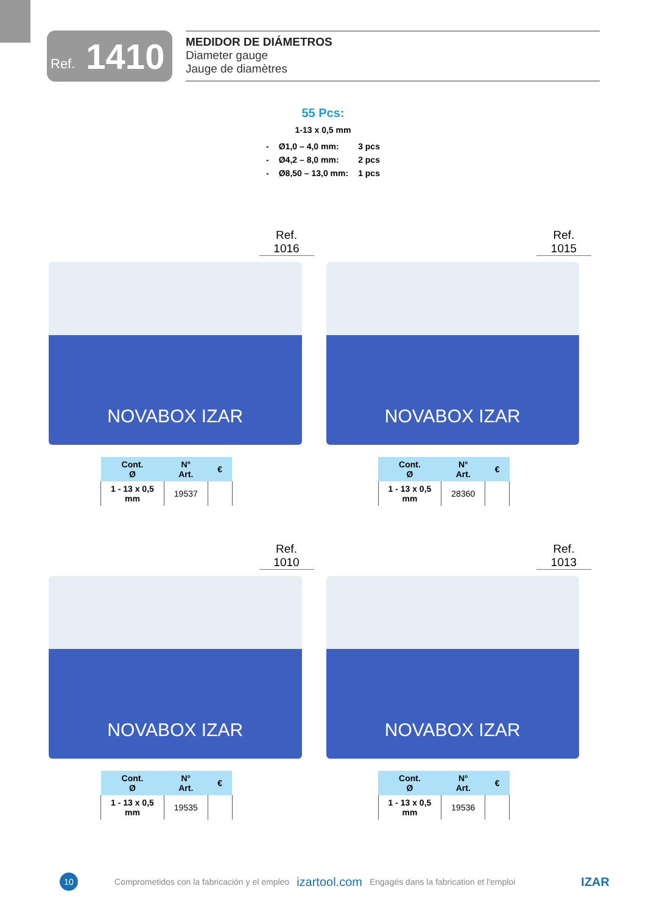Ref. 1410
MEDIDOR DE DIÁMETROS
Diameter gauge
Jauge de diamètres
55 Pcs:
1-13 x 0,5 mm
| - | Ø1,0 – 4,0 mm: | 3 pcs |
| - | Ø4,2 – 8,0 mm: | 2 pcs |
| - | Ø8,50 – 13,0 mm: | 1 pcs |
Ref.
1016
NOVABOX IZAR
| Cont. Ø | N° Art. | € |
| --- | --- | --- |
| 1 - 13 x 0,5 mm | 19537 | |
Ref.
1015
NOVABOX IZAR
| Cont. Ø | N° Art. | € |
| --- | --- | --- |
| 1 - 13 x 0,5 mm | 28360 | |
Ref.
1010
NOVABOX IZAR
| Cont. Ø | N° Art. | € |
| --- | --- | --- |
| 1 - 13 x 0,5 mm | 19535 | |
Ref.
1013
NOVABOX IZAR
| Cont. Ø | N° Art. | € |
| --- | --- | --- |
| 1 - 13 x 0,5 mm | 19536 | |
10
Comprometidos con la fabricación y el empleo izartool.com Engagés dans la fabrication et l'emploi IZAR